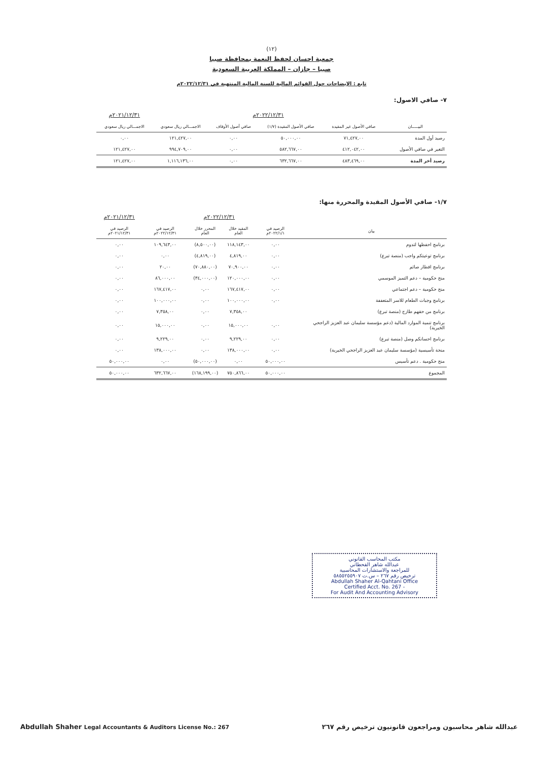(١٢)
جمعية احسان لحفظ النعمة بمحافظة صبيا
صبيا – جازان – المملكة العربية السعودية
تابع : الإيضاحات حول القوائم المالية للسنة المالية المنتهية في ٢٠٢٢/١٢/٣١م
٧- صافي الاصول:
| | ٢٠٢٢/١٢/٣١م | | | | ٢٠٢١/١٢/٣١م |
| البيـــــان | صافي الأصول غير المقيدة | صافي الأصول المقيدة (١/٧) | صافي أصول الأوقاف | الاجمـــالي ريال سعودي | الاجمـــالي ريال سعودي |
| رصيد أول المدة | ٧١,٤٢٧,٠٠ | ٥٠,٠٠٠,٠٠ | ٠,٠٠ | ١٢١,٤٢٧,٠٠ | ٠,٠٠ |
| التغير في صافي الأصول | ٤١٢,٠٤٢,٠٠ | ٥٨٢,٦٦٧,٠٠ | ٠,٠٠ | ٩٩٤,٧٠٩,٠٠ | ١٢١,٤٢٧,٠٠ |
| رصيد أخر المدة | ٤٨٣,٤٦٩,٠٠ | ٦٣٢,٦٦٧,٠٠ | ٠,٠٠ | ١,١١٦,١٣٦,٠٠ | ١٢١,٤٢٧,٠٠ |
١/٧- صافي الأصول المقيدة والمحررة منها:
| | ٢٠٢٢/١٢/٣١م | | | | ٢٠٢١/١٢/٣١م |
| بيان | الرصيد في ٢٠٢٢/١/١م | المقيد خلال العام | المحرر خلال العام | الرصيد في ٢٠٢٢/١٢/٣١م | الرصيد في ٢٠٢١/١٢/٣١م |
| برنامج احفظها لتدوم | ٠,٠٠ | ١١٨,١٤٣,٠٠ | (٨,٥٠٠,٠٠) | ١٠٩,٦٤٣,٠٠ | ٠,٠٠ |
| برنامج توعيتكم واجب (منصة تبرع) | ٠,٠٠ | ٤,٨١٩,٠٠ | (٤,٨١٩,٠٠) | ٠,٠٠ | ٠,٠٠ |
| برنامج افطار صائم | ٠,٠٠ | ٧٠,٩٠٠,٠٠ | (٧٠,٨٨٠,٠٠) | ٢٠,٠٠ | ٠,٠٠ |
| منح حكومية – دعم التميز الموسمي | ٠,٠٠ | ١٢٠,٠٠٠,٠٠ | (٣٤,٠٠٠,٠٠) | ٨٦,٠٠٠,٠٠ | ٠,٠٠ |
| منح حكومية – دعم اجتماعي | ٠,٠٠ | ١٦٧,٤١٧,٠٠ | ٠,٠٠ | ١٦٧,٤١٧,٠٠ | ٠,٠٠ |
| برنامج وجبات الطعام للاسر المتعففة | ٠,٠٠ | ١٠٠,٠٠٠,٠٠ | ٠,٠٠ | ١٠٠,٠٠٠,٠٠ | ٠,٠٠ |
| برنامج من حقهم طازج (منصة تبرع) | | ٧,٣٥٨,٠٠ | ٠,٠٠ | ٧,٣٥٨,٠٠ | ٠,٠٠ |
| برنامج تنمية الموارد المالية (دعم مؤسسة سليمان عبد العزيز الراجحي الخيرية) | ٠,٠٠ | ١٥,٠٠٠,٠٠ | ٠,٠٠ | ١٥,٠٠٠,٠٠ | ٠,٠٠ |
| برنامج احسانكم وصل (منصة تبرع) | ٠,٠٠ | ٩,٢٢٩,٠٠ | ٠,٠٠ | ٩,٢٢٩,٠٠ | ٠,٠٠ |
| منحة تأسيسية (مؤسسة سليمان عبد العزيز الراجحي الخيرية) | ٠,٠٠ | ١٣٨,٠٠٠,٠٠ | ٠,٠٠ | ١٣٨,٠٠٠,٠٠ | ٠,٠٠ |
| منح حكومية . دعم تأسيس | ٥٠,٠٠٠,٠٠ | ٠,٠٠ | (٥٠,٠٠٠,٠٠) | ٠,٠٠ | ٥٠,٠٠٠,٠٠ |
| المجموع | ٥٠,٠٠٠,٠٠ | ٧٥٠,٨٦٦,٠٠ | (١٦٨,١٩٩,٠٠) | ٦٣٢,٦٦٧,٠٠ | ٥٠,٠٠٠,٠٠ |
مكتب المحاسب القانوني
عبدالله شاهر القحطاني
للمراجعة والاستشارات المحاسبية
ترخيص رقم ٢٦٧ – س.ت ٥٨٥٥٢٥٥٩٠٧
Abdullah Shaher Al-Qahtani Office
Certified Acct. No. 267 -
For Audit And Accounting Advisory
عبدالله شاهر محاسبون ومراجعون قانونيون ترخيص رقم ٢٦٧ Abdullah Shaher Legal Accountants & Auditors License No.: 267